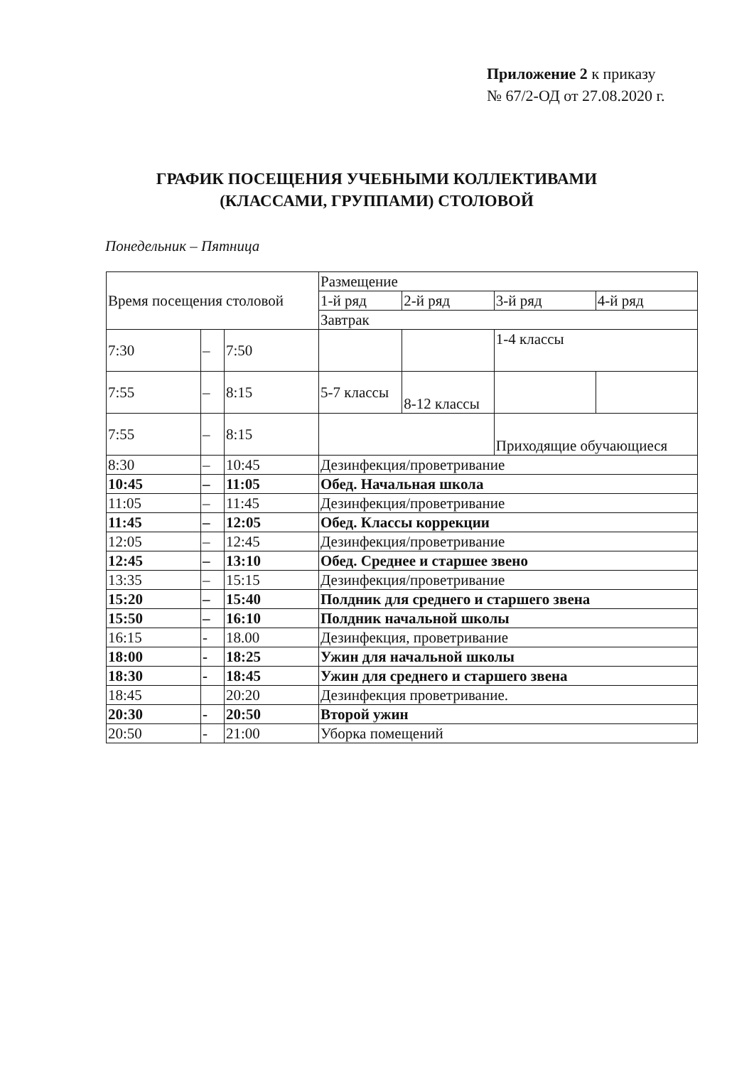Приложение 2 к приказу
№ 67/2-ОД от 27.08.2020 г.
ГРАФИК ПОСЕЩЕНИЯ УЧЕБНЫМИ КОЛЛЕКТИВАМИ
(КЛАССАМИ, ГРУППАМИ) СТОЛОВОЙ
Понедельник – Пятница
| Время посещения столовой | | | Размещение | | | |
| | | | 1-й ряд | 2-й ряд | 3-й ряд | 4-й ряд |
| | | | Завтрак | | | |
| 7:30 | – | 7:50 | | | 1-4 классы | |
| 7:55 | – | 8:15 | 5-7 классы | 8-12 классы | | |
| 7:55 | – | 8:15 | | | Приходящие обучающиеся | |
| 8:30 | – | 10:45 | Дезинфекция/проветривание | | | |
| 10:45 | – | 11:05 | Обед. Начальная школа | | | |
| 11:05 | – | 11:45 | Дезинфекция/проветривание | | | |
| 11:45 | – | 12:05 | Обед. Классы коррекции | | | |
| 12:05 | – | 12:45 | Дезинфекция/проветривание | | | |
| 12:45 | – | 13:10 | Обед. Среднее и старшее звено | | | |
| 13:35 | – | 15:15 | Дезинфекция/проветривание | | | |
| 15:20 | – | 15:40 | Полдник для среднего и старшего звена | | | |
| 15:50 | – | 16:10 | Полдник начальной школы | | | |
| 16:15 | - | 18.00 | Дезинфекция, проветривание | | | |
| 18:00 | - | 18:25 | Ужин для начальной школы | | | |
| 18:30 | - | 18:45 | Ужин для среднего и старшего звена | | | |
| 18:45 | | 20:20 | Дезинфекция проветривание. | | | |
| 20:30 | - | 20:50 | Второй ужин | | | |
| 20:50 | - | 21:00 | Уборка помещений | | | |